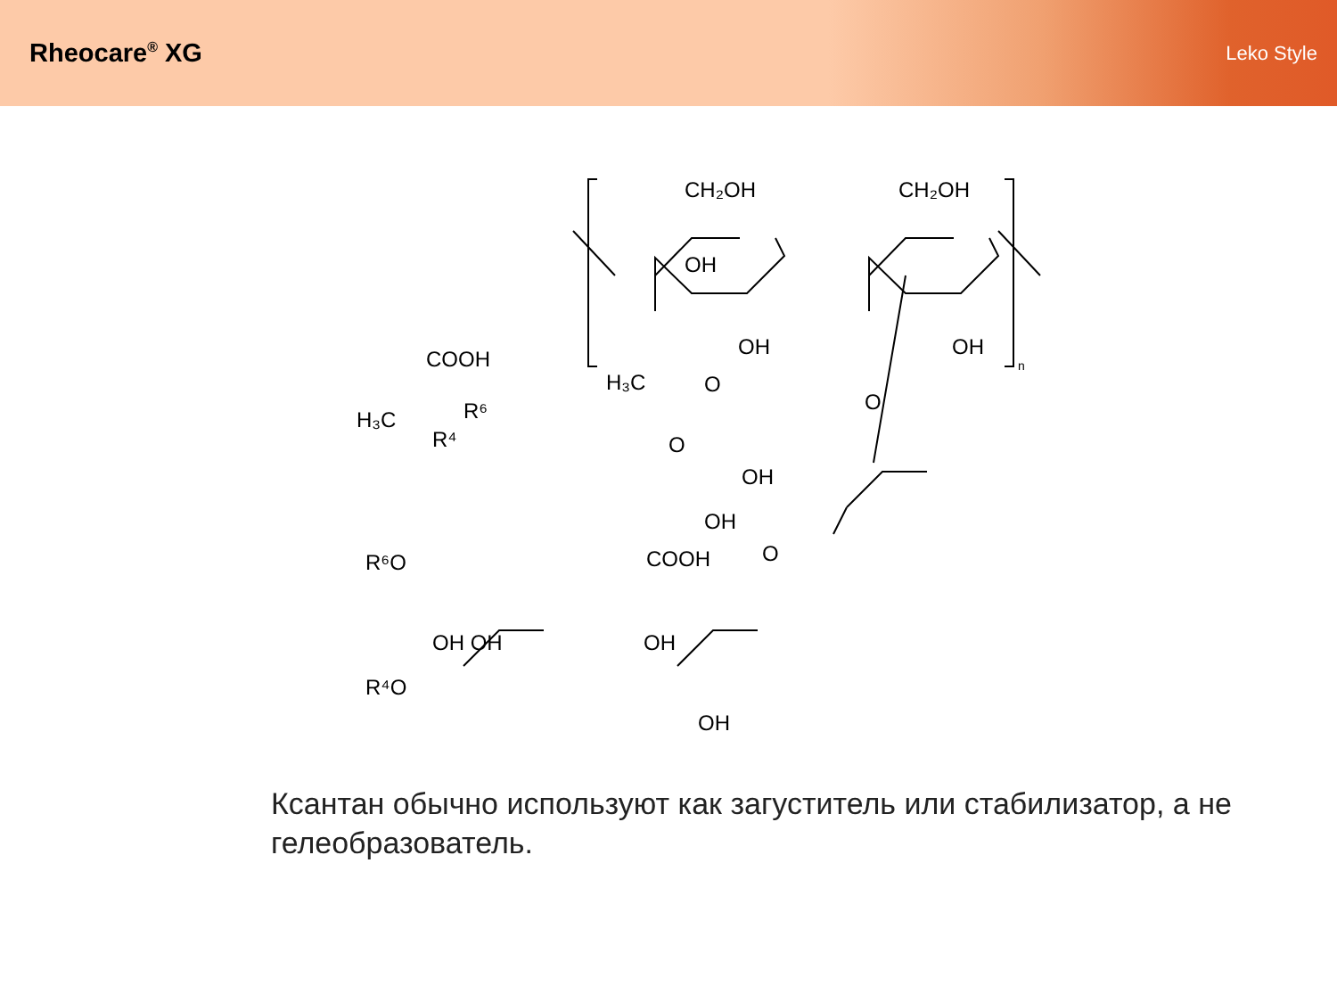Rheocare<sup>®</sup> XG
Leko Style
CH₂OH
CH₂OH
OH
OH
OH
COOH
H₃C
R⁶
R⁴
H₃C
O
O
OH
OH
O
O
R⁶O
COOH
OH OH
OH
R⁴O
OH
n
Ксантан обычно используют как загуститель или стабилизатор, а не гелеобразователь.